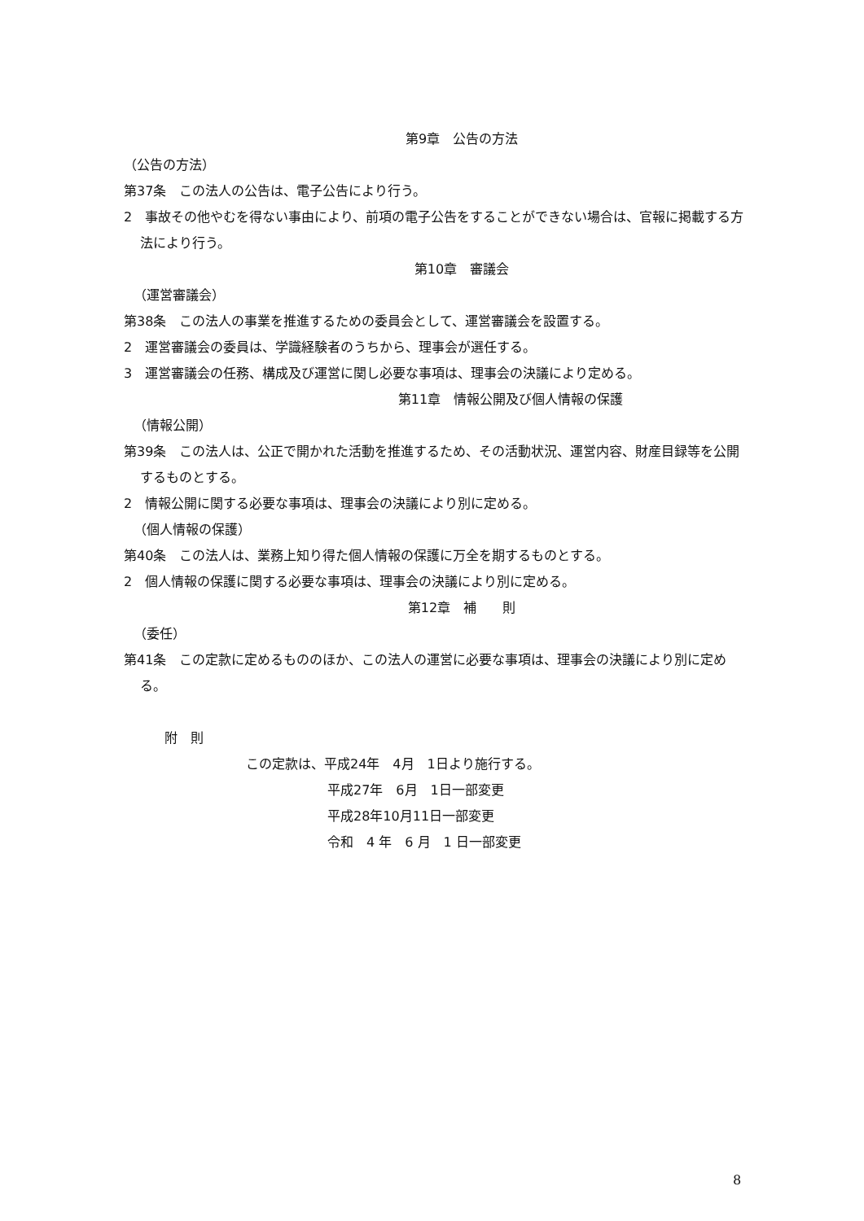第9章　公告の方法
（公告の方法）
第37条　この法人の公告は、電子公告により行う。
2　事故その他やむを得ない事由により、前項の電子公告をすることができない場合は、官報に掲載する方法により行う。
第10章　審議会
（運営審議会）
第38条　この法人の事業を推進するための委員会として、運営審議会を設置する。
2　運営審議会の委員は、学識経験者のうちから、理事会が選任する。
3　運営審議会の任務、構成及び運営に関し必要な事項は、理事会の決議により定める。
第11章　情報公開及び個人情報の保護
（情報公開）
第39条　この法人は、公正で開かれた活動を推進するため、その活動状況、運営内容、財産目録等を公開するものとする。
2　情報公開に関する必要な事項は、理事会の決議により別に定める。
（個人情報の保護）
第40条　この法人は、業務上知り得た個人情報の保護に万全を期するものとする。
2　個人情報の保護に関する必要な事項は、理事会の決議により別に定める。
第12章　補　　則
（委任）
第41条　この定款に定めるもののほか、この法人の運営に必要な事項は、理事会の決議により別に定める。
附　則
この定款は、平成24年　4月　1日より施行する。
平成27年　6月　1日一部変更
平成28年10月11日一部変更
令和　4 年　6 月　1 日一部変更
8